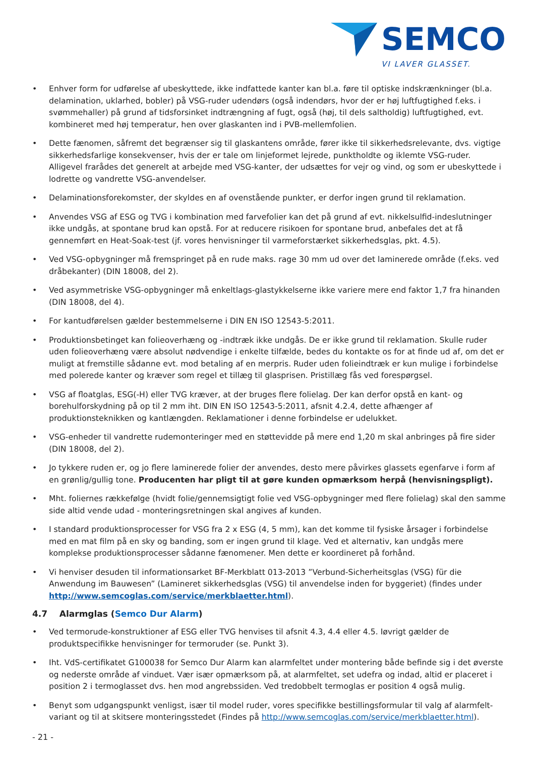SEMCO
VI LAVER GLASSET.
• Enhver form for udførelse af ubeskyttede, ikke indfattede kanter kan bl.a. føre til optiske indskrænkninger (bl.a. delamination, uklarhed, bobler) på VSG-ruder udendørs (også indendørs, hvor der er høj luftfugtighed f.eks. i svømmehaller) på grund af tidsforsinket indtrængning af fugt, også (høj, til dels saltholdig) luftfugtighed, evt. kombineret med høj temperatur, hen over glaskanten ind i PVB-mellemfolien.
• Dette fænomen, såfremt det begrænser sig til glaskantens område, fører ikke til sikkerhedsrelevante, dvs. vigtige sikkerhedsfarlige konsekvenser, hvis der er tale om linjeformet lejrede, punktholdte og iklemte VSG-ruder. Alligevel frarådes det generelt at arbejde med VSG-kanter, der udsættes for vejr og vind, og som er ubeskyttede i lodrette og vandrette VSG-anvendelser.
• Delaminationsforekomster, der skyldes en af ovenstående punkter, er derfor ingen grund til reklamation.
• Anvendes VSG af ESG og TVG i kombination med farvefolier kan det på grund af evt. nikkelsulfid-indeslutninger ikke undgås, at spontane brud kan opstå. For at reducere risikoen for spontane brud, anbefales det at få gennemført en Heat-Soak-test (jf. vores henvisninger til varmeforstærket sikkerhedsglas, pkt. 4.5).
• Ved VSG-opbygninger må fremspringet på en rude maks. rage 30 mm ud over det laminerede område (f.eks. ved dråbekanter) (DIN 18008, del 2).
• Ved asymmetriske VSG-opbygninger må enkeltlags-glastykkelserne ikke variere mere end faktor 1,7 fra hinanden (DIN 18008, del 4).
• For kantudførelsen gælder bestemmelserne i DIN EN ISO 12543-5:2011.
• Produktionsbetinget kan folieoverhæng og -indtræk ikke undgås. De er ikke grund til reklamation. Skulle ruder uden folieoverhæng være absolut nødvendige i enkelte tilfælde, bedes du kontakte os for at finde ud af, om det er muligt at fremstille sådanne evt. mod betaling af en merpris. Ruder uden folieindtræk er kun mulige i forbindelse med polerede kanter og kræver som regel et tillæg til glasprisen. Pristillæg fås ved forespørgsel.
• VSG af floatglas, ESG(-H) eller TVG kræver, at der bruges flere folielag. Der kan derfor opstå en kant- og borehulforskydning på op til 2 mm iht. DIN EN ISO 12543-5:2011, afsnit 4.2.4, dette afhænger af produktionsteknikken og kantlængden. Reklamationer i denne forbindelse er udelukket.
• VSG-enheder til vandrette rudemonteringer med en støttevidde på mere end 1,20 m skal anbringes på fire sider (DIN 18008, del 2).
• Jo tykkere ruden er, og jo flere laminerede folier der anvendes, desto mere påvirkes glassets egenfarve i form af en grønlig/gullig tone. Producenten har pligt til at gøre kunden opmærksom herpå (henvisningspligt).
• Mht. foliernes rækkefølge (hvidt folie/gennemsigtigt folie ved VSG-opbygninger med flere folielag) skal den samme side altid vende udad - monteringsretningen skal angives af kunden.
• I standard produktionsprocesser for VSG fra 2 x ESG (4, 5 mm), kan det komme til fysiske årsager i forbindelse med en mat film på en sky og banding, som er ingen grund til klage. Ved et alternativ, kan undgås mere komplekse produktionsprocesser sådanne fænomener. Men dette er koordineret på forhånd.
• Vi henviser desuden til informationsarket BF-Merkblatt 013-2013 ”Verbund-Sicherheitsglas (VSG) für die Anwendung im Bauwesen” (Lamineret sikkerhedsglas (VSG) til anvendelse inden for byggeriet) (findes under http://www.semcoglas.com/service/merkblaetter.html).
4.7 Alarmglas (Semco Dur Alarm)
• Ved termorude-konstruktioner af ESG eller TVG henvises til afsnit 4.3, 4.4 eller 4.5. Iøvrigt gælder de produktspecifikke henvisninger for termoruder (se. Punkt 3).
• Iht. VdS-certifikatet G100038 for Semco Dur Alarm kan alarmfeltet under montering både befinde sig i det øverste og nederste område af vinduet. Vær især opmærksom på, at alarmfeltet, set udefra og indad, altid er placeret i position 2 i termoglasset dvs. hen mod angrebssiden. Ved tredobbelt termoglas er position 4 også mulig.
• Benyt som udgangspunkt venligst, især til model ruder, vores specifikke bestillingsformular til valg af alarmfelt-variant og til at skitsere monteringsstedet (Findes på http://www.semcoglas.com/service/merkblaetter.html).
- 21 -